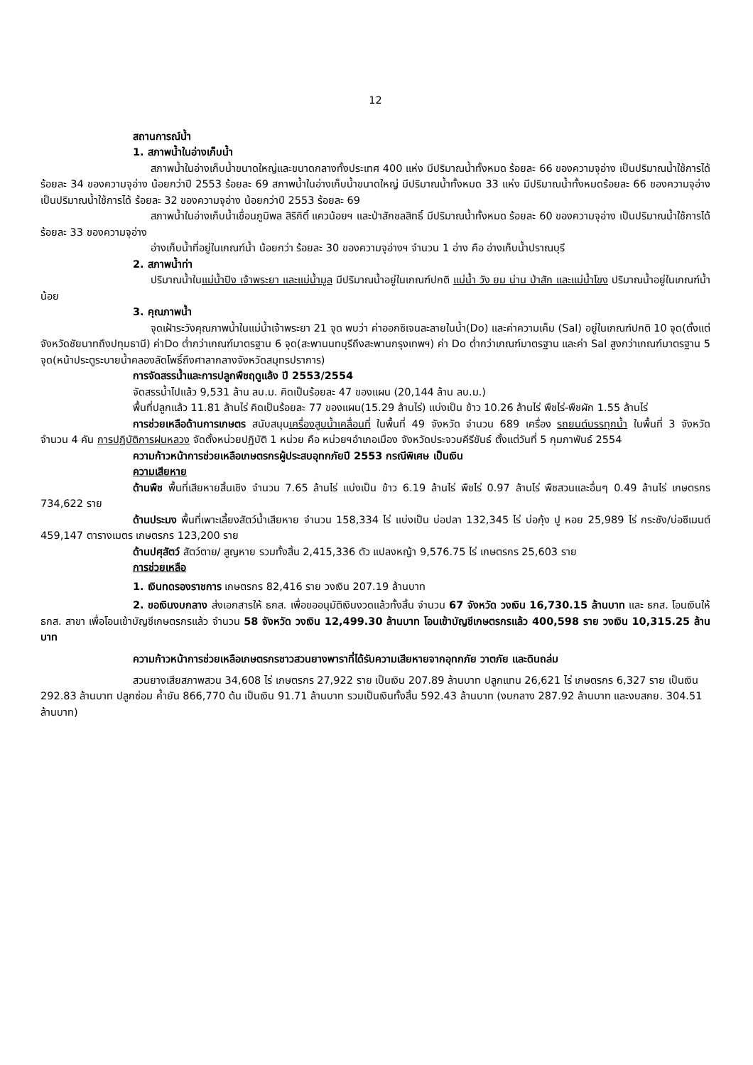12
สถานการณ์น้ำ
1. สภาพน้ำในอ่างเก็บน้ำ
สภาพน้ำในอ่างเก็บน้ำขนาดใหญ่และขนาดกลางทั้งประเทศ 400 แห่ง มีปริมาณน้ำทั้งหมด ร้อยละ 66 ของความจุอ่าง เป็นปริมาณน้ำใช้การได้ ร้อยละ 34 ของความจุอ่าง น้อยกว่าปี 2553 ร้อยละ 69 สภาพน้ำในอ่างเก็บน้ำขนาดใหญ่ มีปริมาณน้ำทั้งหมด 33 แห่ง มีปริมาณน้ำทั้งหมดร้อยละ 66 ของความจุอ่าง เป็นปริมาณน้ำใช้การได้ ร้อยละ 32 ของความจุอ่าง น้อยกว่าปี 2553 ร้อยละ 69
สภาพน้ำในอ่างเก็บน้ำเขื่อนภูมิพล สิริกิติ์ แควน้อยฯ และป่าสักชลสิทธิ์ มีปริมาณน้ำทั้งหมด ร้อยละ 60 ของความจุอ่าง เป็นปริมาณน้ำใช้การได้ ร้อยละ 33 ของความจุอ่าง
อ่างเก็บน้ำที่อยู่ในเกณฑ์น้ำ น้อยกว่า ร้อยละ 30 ของความจุอ่างฯ จำนวน 1 อ่าง คือ อ่างเก็บน้ำปราณบุรี
2. สภาพน้ำท่า
ปริมาณน้ำในแม่น้ำปิง เจ้าพระยา และแม่น้ำมูล มีปริมาณน้ำอยู่ในเกณฑ์ปกติ แม่น้ำ วัง ยม น่าน ป่าสัก และแม่น้ำโขง ปริมาณน้ำอยู่ในเกณฑ์น้ำน้อย
3. คุณภาพน้ำ
จุดเฝ้าระวังคุณภาพน้ำในแม่น้ำเจ้าพระยา 21 จุด พบว่า ค่าออกซิเจนละลายในน้ำ(Do) และค่าความเค็ม (Sal) อยู่ในเกณฑ์ปกติ 10 จุด(ตั้งแต่จังหวัดชัยนาทถึงปทุมธานี) ค่าDo ต่ำกว่าเกณฑ์มาตรฐาน 6 จุด(สะพานนทบุรีถึงสะพานกรุงเทพฯ) ค่า Do ต่ำกว่าเกณฑ์มาตรฐาน และค่า Sal สูงกว่าเกณฑ์มาตรฐาน 5 จุด(หน้าประตูระบายน้ำคลองลัดโพธิ์ถึงศาลากลางจังหวัดสมุทรปราการ)
การจัดสรรน้ำและการปลูกพืชฤดูแล้ง ปี 2553/2554
จัดสรรน้ำไปแล้ว 9,531 ล้าน ลบ.ม. คิดเป็นร้อยละ 47 ของแผน (20,144 ล้าน ลบ.ม.)
พื้นที่ปลูกแล้ว 11.81 ล้านไร่ คิดเป็นร้อยละ 77 ของแผน(15.29 ล้านไร่) แบ่งเป็น ข้าว 10.26 ล้านไร่ พืชไร่-พืชผัก 1.55 ล้านไร่
การช่วยเหลือด้านการเกษตร สนับสนุนเครื่องสูบน้ำเคลื่อนที่ ในพื้นที่ 49 จังหวัด จำนวน 689 เครื่อง รถยนต์บรรทุกน้ำ ในพื้นที่ 3 จังหวัด จำนวน 4 คัน การปฏิบัติการฝนหลวง จัดตั้งหน่วยปฏิบัติ 1 หน่วย คือ หน่วยฯอำเภอเมือง จังหวัดประจวบคีรีขันธ์ ตั้งแต่วันที่ 5 กุมภาพันธ์ 2554
ความก้าวหน้าการช่วยเหลือเกษตรกรผู้ประสบอุทกภัยปี 2553 กรณีพิเศษ เป็นเงิน
ความเสียหาย
ด้านพืช พื้นที่เสียหายสิ้นเชิง จำนวน 7.65 ล้านไร่ แบ่งเป็น ข้าว 6.19 ล้านไร่ พืชไร่ 0.97 ล้านไร่ พืชสวนและอื่นๆ 0.49 ล้านไร่ เกษตรกร 734,622 ราย
ด้านประมง พื้นที่เพาะเลี้ยงสัตว์น้ำเสียหาย จำนวน 158,334 ไร่ แบ่งเป็น บ่อปลา 132,345 ไร่ บ่อกุ้ง ปู หอย 25,989 ไร่ กระชัง/บ่อซีเมนต์ 459,147 ตารางเมตร เกษตรกร 123,200 ราย
ด้านปศุสัตว์ สัตว์ตาย/ สูญหาย รวมทั้งสิ้น 2,415,336 ตัว แปลงหญ้า 9,576.75 ไร่ เกษตรกร 25,603 ราย
การช่วยเหลือ
1. เงินทดรองราชการ เกษตรกร 82,416 ราย วงเงิน 207.19 ล้านบาท
2. ขอเงินงบกลาง ส่งเอกสารให้ ธกส. เพื่อขออนุมัติเงินงวดแล้วทั้งสิ้น จำนวน 67 จังหวัด วงเงิน 16,730.15 ล้านบาท และ ธกส. โอนเงินให้ ธกส. สาขา เพื่อโอนเข้าบัญชีเกษตรกรแล้ว จำนวน 58 จังหวัด วงเงิน 12,499.30 ล้านบาท โอนเข้าบัญชีเกษตรกรแล้ว 400,598 ราย วงเงิน 10,315.25 ล้านบาท
ความก้าวหน้าการช่วยเหลือเกษตรกรชาวสวนยางพาราที่ได้รับความเสียหายจากอุทกภัย วาตภัย และดินถล่ม
สวนยางเสียสภาพสวน 34,608 ไร่ เกษตรกร 27,922 ราย เป็นเงิน 207.89 ล้านบาท ปลูกแทน 26,621 ไร่ เกษตรกร 6,327 ราย เป็นเงิน 292.83 ล้านบาท ปลูกซ่อม ค้ำยัน 866,770 ต้น เป็นเงิน 91.71 ล้านบาท รวมเป็นเงินทั้งสิ้น 592.43 ล้านบาท (งบกลาง 287.92 ล้านบาท และงบสกย. 304.51 ล้านบาท)